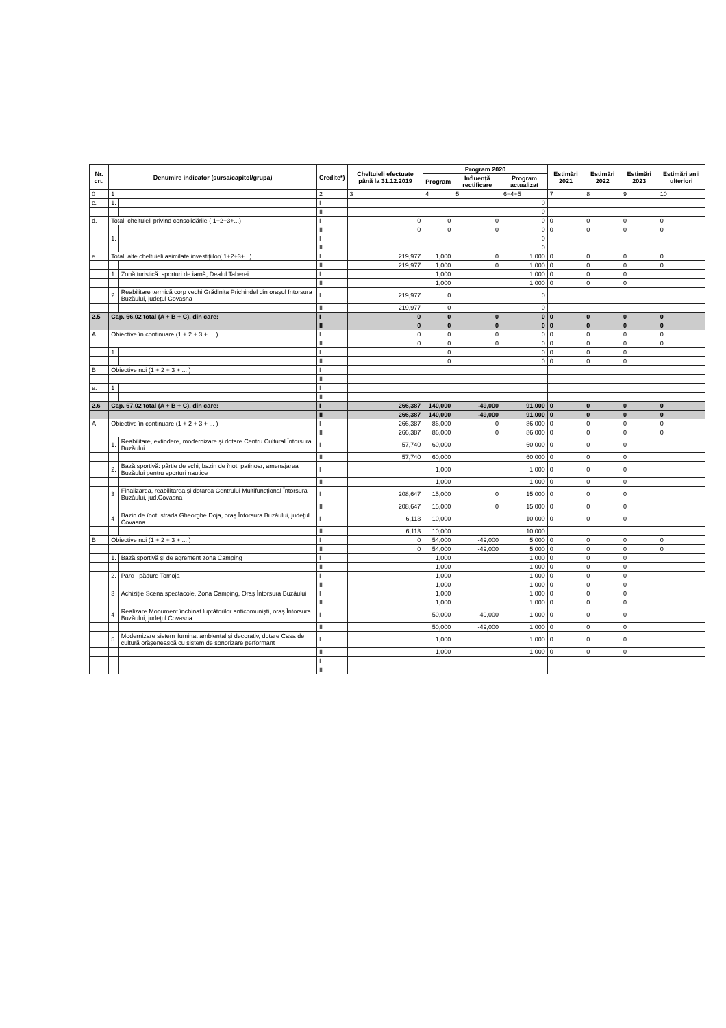| Nr. crt. | Denumire indicator (sursa/capitol/grupa) | | Credite*) | Cheltuieli efectuate până la 31.12.2019 | Program 2020 | | | Estimări 2021 | Estimări 2022 | Estimări 2023 | Estimări anii ulteriori |
| --- | --- | --- | --- | --- | --- | --- | --- | --- | --- | --- | --- |
| | | | | | Program | Influență rectificare | Program actualizat | | | | |
| 0 | 1 | | 2 | 3 | 4 | 5 | 6=4+5 | 7 | 8 | 9 | 10 |
| c. | 1. | | I | | | | 0 | | | | |
| | | | II | | | | 0 | | | | |
| d. | Total, cheltuieli privind consolidările ( 1+2+3+...) | | I | 0 | 0 | 0 | 0 | 0 | 0 | 0 | 0 |
| | | | II | 0 | 0 | 0 | 0 | 0 | 0 | 0 | 0 |
| | 1. | | I | | | | 0 | | | | |
| | | | II | | | | 0 | | | | |
| e. | Total, alte cheltuieli asimilate investițiilor( 1+2+3+...) | | I | 219,977 | 1,000 | 0 | 1,000 | 0 | 0 | 0 | 0 |
| | | | II | 219,977 | 1,000 | 0 | 1,000 | 0 | 0 | 0 | 0 |
| | 1. | Zonă turistică. sporturi de iarnă, Dealul Taberei | I | | 1,000 | | 1,000 | 0 | 0 | 0 | |
| | | | II | | 1,000 | | 1,000 | 0 | 0 | 0 | |
| | 2 | Reabilitare termică corp vechi Grădinița Prichindel din orașul Întorsura Buzăului, județul Covasna | I | 219,977 | 0 | | 0 | | | | |
| | | | II | 219,977 | 0 | | 0 | | | | |
| 2.5 | Cap. 66.02 total (A + B + C), din care: | | I | 0 | 0 | 0 | 0 | 0 | 0 | 0 | 0 |
| | | | II | 0 | 0 | 0 | 0 | 0 | 0 | 0 | 0 |
| A | Obiective în continuare (1 + 2 + 3 + ... ) | | I | 0 | 0 | 0 | 0 | 0 | 0 | 0 | 0 |
| | | | II | 0 | 0 | 0 | 0 | 0 | 0 | 0 | 0 |
| | 1. | | I | | 0 | | 0 | 0 | 0 | 0 | |
| | | | II | | 0 | | 0 | 0 | 0 | 0 | |
| B | Obiective noi (1 + 2 + 3 + ... ) | | I | | | | | | | | |
| | | | II | | | | | | | | |
| e. | 1 | | I | | | | | | | | |
| | | | II | | | | | | | | |
| 2.6 | Cap. 67.02 total (A + B + C), din care: | | I | 266,387 | 140,000 | -49,000 | 91,000 | 0 | 0 | 0 | 0 |
| | | | II | 266,387 | 140,000 | -49,000 | 91,000 | 0 | 0 | 0 | 0 |
| A | Obiective în continuare (1 + 2 + 3 + ... ) | | I | 266,387 | 86,000 | 0 | 86,000 | 0 | 0 | 0 | 0 |
| | | | II | 266,387 | 86,000 | 0 | 86,000 | 0 | 0 | 0 | 0 |
| | 1. | Reabilitare, extindere, modernizare și dotare Centru Cultural Întorsura Buzăului | I | 57,740 | 60,000 | | 60,000 | 0 | 0 | 0 | |
| | | | II | 57,740 | 60,000 | | 60,000 | 0 | 0 | 0 | |
| | 2. | Bază sportivă: pârtie de schi, bazin de înot, patinoar, amenajarea Buzăului pentru sporturi nautice | I | | 1,000 | | 1,000 | 0 | 0 | 0 | |
| | | | II | | 1,000 | | 1,000 | 0 | 0 | 0 | |
| | 3 | Finalizarea, reabilitarea și dotarea Centrului Multifuncțional Întorsura Buzăului, jud.Covasna | I | 208,647 | 15,000 | 0 | 15,000 | 0 | 0 | 0 | |
| | | | II | 208,647 | 15,000 | 0 | 15,000 | 0 | 0 | 0 | |
| | 4 | Bazin de înot, strada Gheorghe Doja, oraș Întorsura Buzăului, județul Covasna | I | 6,113 | 10,000 | | 10,000 | 0 | 0 | 0 | |
| | | | II | 6,113 | 10,000 | | 10,000 | | | | |
| B | Obiective noi (1 + 2 + 3 + ... ) | | I | 0 | 54,000 | -49,000 | 5,000 | 0 | 0 | 0 | 0 |
| | | | II | 0 | 54,000 | -49,000 | 5,000 | 0 | 0 | 0 | 0 |
| | 1. | Bază sportivă și de agrement zona Camping | I | | 1,000 | | 1,000 | 0 | 0 | 0 | |
| | | | II | | 1,000 | | 1,000 | 0 | 0 | 0 | |
| | 2. | Parc - pădure Tomoja | I | | 1,000 | | 1,000 | 0 | 0 | 0 | |
| | | | II | | 1,000 | | 1,000 | 0 | 0 | 0 | |
| | 3 | Achiziție Scena spectacole, Zona Camping, Oraș Întorsura Buzăului | I | | 1,000 | | 1,000 | 0 | 0 | 0 | |
| | | | II | | 1,000 | | 1,000 | 0 | 0 | 0 | |
| | 4 | Realizare Monument închinat luptătorilor anticomuniști, oraș Întorsura Buzăului, județul Covasna | I | | 50,000 | -49,000 | 1,000 | 0 | 0 | 0 | |
| | | | II | | 50,000 | -49,000 | 1,000 | 0 | 0 | 0 | |
| | 5 | Modernizare sistem iluminat ambiental și decorativ, dotare Casa de cultură orășenească cu sistem de sonorizare performant | I | | 1,000 | | 1,000 | 0 | 0 | 0 | |
| | | | II | | 1,000 | | 1,000 | 0 | 0 | 0 | |
| | | | I | | | | | | | | |
| | | | II | | | | | | | | |